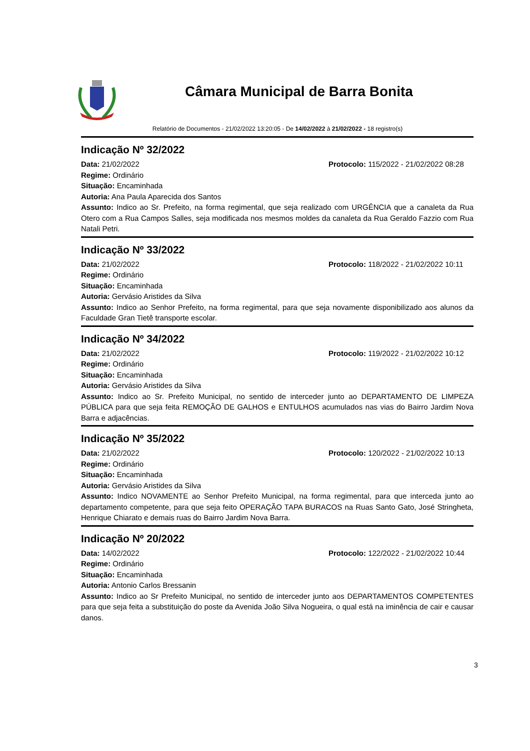Câmara Municipal de Barra Bonita
Relatório de Documentos - 21/02/2022 13:20:05 - De 14/02/2022 à 21/02/2022 - 18 registro(s)
Indicação Nº 32/2022
Data: 21/02/2022 Protocolo: 115/2022 - 21/02/2022 08:28
Regime: Ordinário
Situação: Encaminhada
Autoria: Ana Paula Aparecida dos Santos
Assunto: Indico ao Sr. Prefeito, na forma regimental, que seja realizado com URGÊNCIA que a canaleta da Rua Otero com a Rua Campos Salles, seja modificada nos mesmos moldes da canaleta da Rua Geraldo Fazzio com Rua Natali Petri.
Indicação Nº 33/2022
Data: 21/02/2022 Protocolo: 118/2022 - 21/02/2022 10:11
Regime: Ordinário
Situação: Encaminhada
Autoria: Gervásio Aristides da Silva
Assunto: Indico ao Senhor Prefeito, na forma regimental, para que seja novamente disponibilizado aos alunos da Faculdade Gran Tietê transporte escolar.
Indicação Nº 34/2022
Data: 21/02/2022 Protocolo: 119/2022 - 21/02/2022 10:12
Regime: Ordinário
Situação: Encaminhada
Autoria: Gervásio Aristides da Silva
Assunto: Indico ao Sr. Prefeito Municipal, no sentido de interceder junto ao DEPARTAMENTO DE LIMPEZA PÚBLICA para que seja feita REMOÇÃO DE GALHOS e ENTULHOS acumulados nas vias do Bairro Jardim Nova Barra e adjacências.
Indicação Nº 35/2022
Data: 21/02/2022 Protocolo: 120/2022 - 21/02/2022 10:13
Regime: Ordinário
Situação: Encaminhada
Autoria: Gervásio Aristides da Silva
Assunto: Indico NOVAMENTE ao Senhor Prefeito Municipal, na forma regimental, para que interceda junto ao departamento competente, para que seja feito OPERAÇÃO TAPA BURACOS na Ruas Santo Gato, José Stringheta, Henrique Chiarato e demais ruas do Bairro Jardim Nova Barra.
Indicação Nº 20/2022
Data: 14/02/2022 Protocolo: 122/2022 - 21/02/2022 10:44
Regime: Ordinário
Situação: Encaminhada
Autoria: Antonio Carlos Bressanin
Assunto: Indico ao Sr Prefeito Municipal, no sentido de interceder junto aos DEPARTAMENTOS COMPETENTES para que seja feita a substituição do poste da Avenida João Silva Nogueira, o qual está na iminência de cair e causar danos.
3